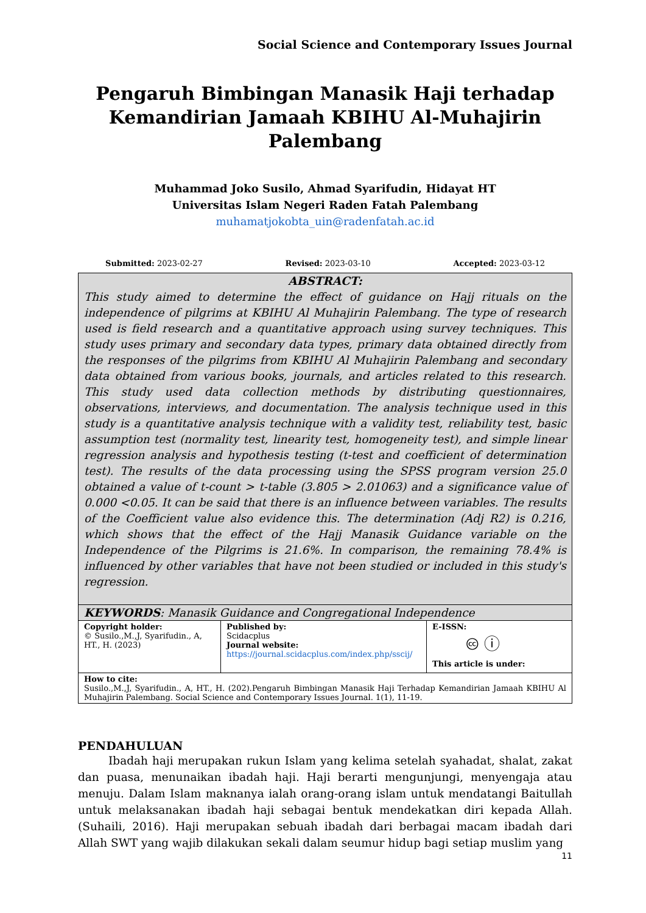Social Science and Contemporary Issues Journal
Pengaruh Bimbingan Manasik Haji terhadap Kemandirian Jamaah KBIHU Al-Muhajirin Palembang
Muhammad Joko Susilo, Ahmad Syarifudin, Hidayat HT
Universitas Islam Negeri Raden Fatah Palembang
muhamatjokobta_uin@radenfatah.ac.id
Submitted: 2023-02-27 Revised: 2023-03-10 Accepted: 2023-03-12
| ABSTRACT: This study aimed to determine the effect of guidance on Hajj rituals on the independence of pilgrims at KBIHU Al Muhajirin Palembang. The type of research used is field research and a quantitative approach using survey techniques. This study uses primary and secondary data types, primary data obtained directly from the responses of the pilgrims from KBIHU Al Muhajirin Palembang and secondary data obtained from various books, journals, and articles related to this research. This study used data collection methods by distributing questionnaires, observations, interviews, and documentation. The analysis technique used in this study is a quantitative analysis technique with a validity test, reliability test, basic assumption test (normality test, linearity test, homogeneity test), and simple linear regression analysis and hypothesis testing (t-test and coefficient of determination test). The results of the data processing using the SPSS program version 25.0 obtained a value of t-count > t-table (3.805 > 2.01063) and a significance value of 0.000 <0.05. It can be said that there is an influence between variables. The results of the Coefficient value also evidence this. The determination (Adj R2) is 0.216, which shows that the effect of the Hajj Manasik Guidance variable on the Independence of the Pilgrims is 21.6%. In comparison, the remaining 78.4% is influenced by other variables that have not been studied or included in this study's regression. | | |
| KEYWORDS : Manasik Guidance and Congregational Independence | | |
| Copyright holder: © Susilo.,M.,J, Syarifudin., A, HT., H. (2023) | Published by: Scidacplus Journal website: https://journal.scidacplus.com/index.php/sscij/ | E-ISSN: 🅭 ⓘ This article is under: |
| How to cite: Susilo.,M.,J, Syarifudin., A, HT., H. (202).Pengaruh Bimbingan Manasik Haji Terhadap Kemandirian Jamaah KBIHU Al Muhajirin Palembang. Social Science and Contemporary Issues Journal. 1(1), 11-19. | | |
PENDAHULUAN
Ibadah haji merupakan rukun Islam yang kelima setelah syahadat, shalat, zakat dan puasa, menunaikan ibadah haji. Haji berarti mengunjungi, menyengaja atau menuju. Dalam Islam maknanya ialah orang-orang islam untuk mendatangi Baitullah untuk melaksanakan ibadah haji sebagai bentuk mendekatkan diri kepada Allah. (Suhaili, 2016). Haji merupakan sebuah ibadah dari berbagai macam ibadah dari Allah SWT yang wajib dilakukan sekali dalam seumur hidup bagi setiap muslim yang
11